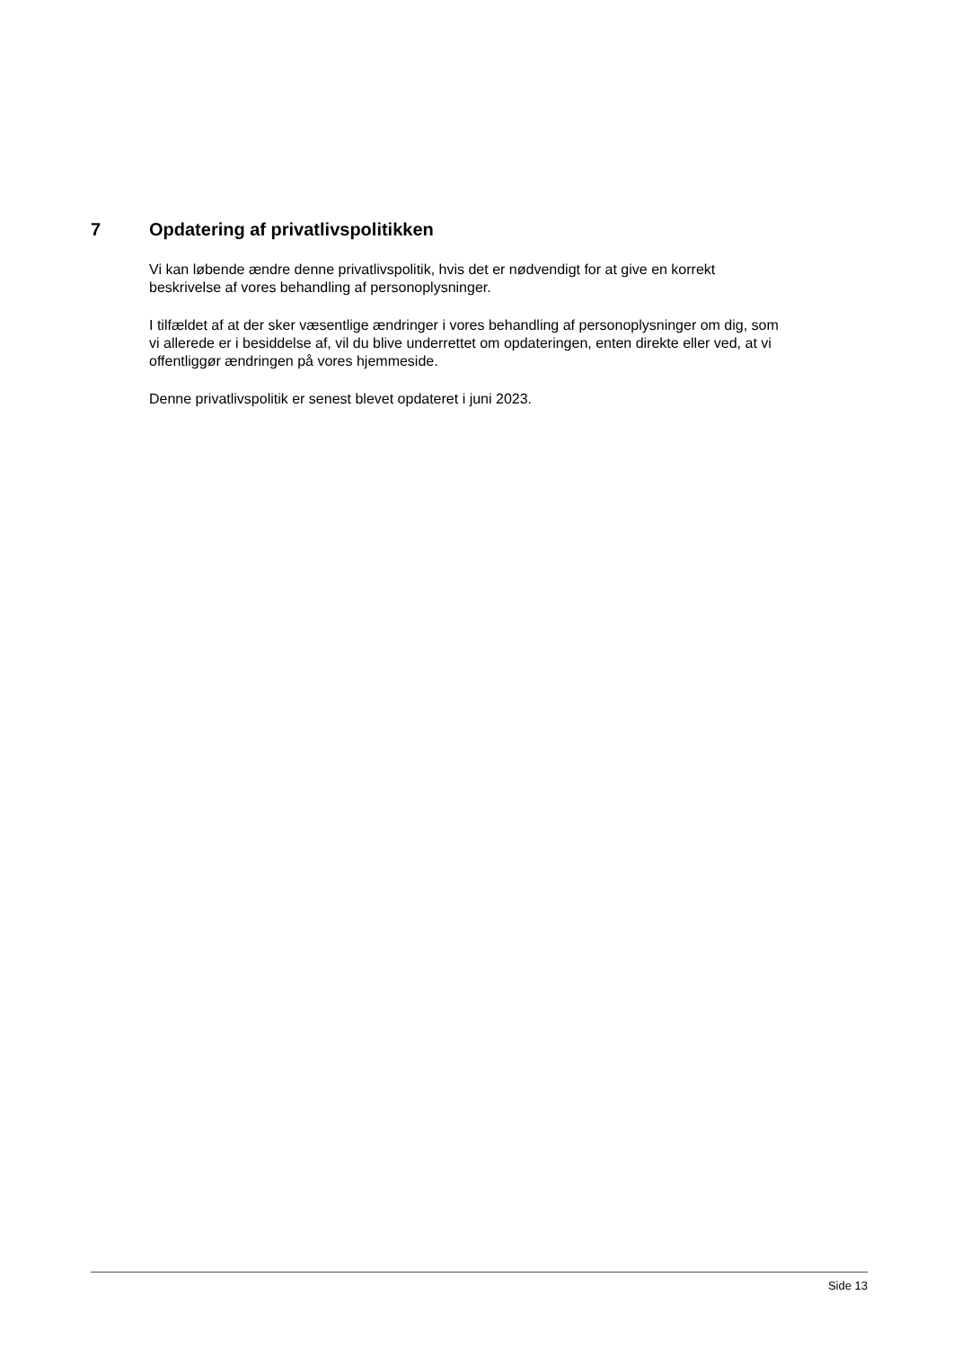7 Opdatering af privatlivspolitikken
Vi kan løbende ændre denne privatlivspolitik, hvis det er nødvendigt for at give en korrekt
beskrivelse af vores behandling af personoplysninger.
I tilfældet af at der sker væsentlige ændringer i vores behandling af personoplysninger om dig, som
vi allerede er i besiddelse af, vil du blive underrettet om opdateringen, enten direkte eller ved, at vi
offentliggør ændringen på vores hjemmeside.
Denne privatlivspolitik er senest blevet opdateret i juni 2023.
Side 13